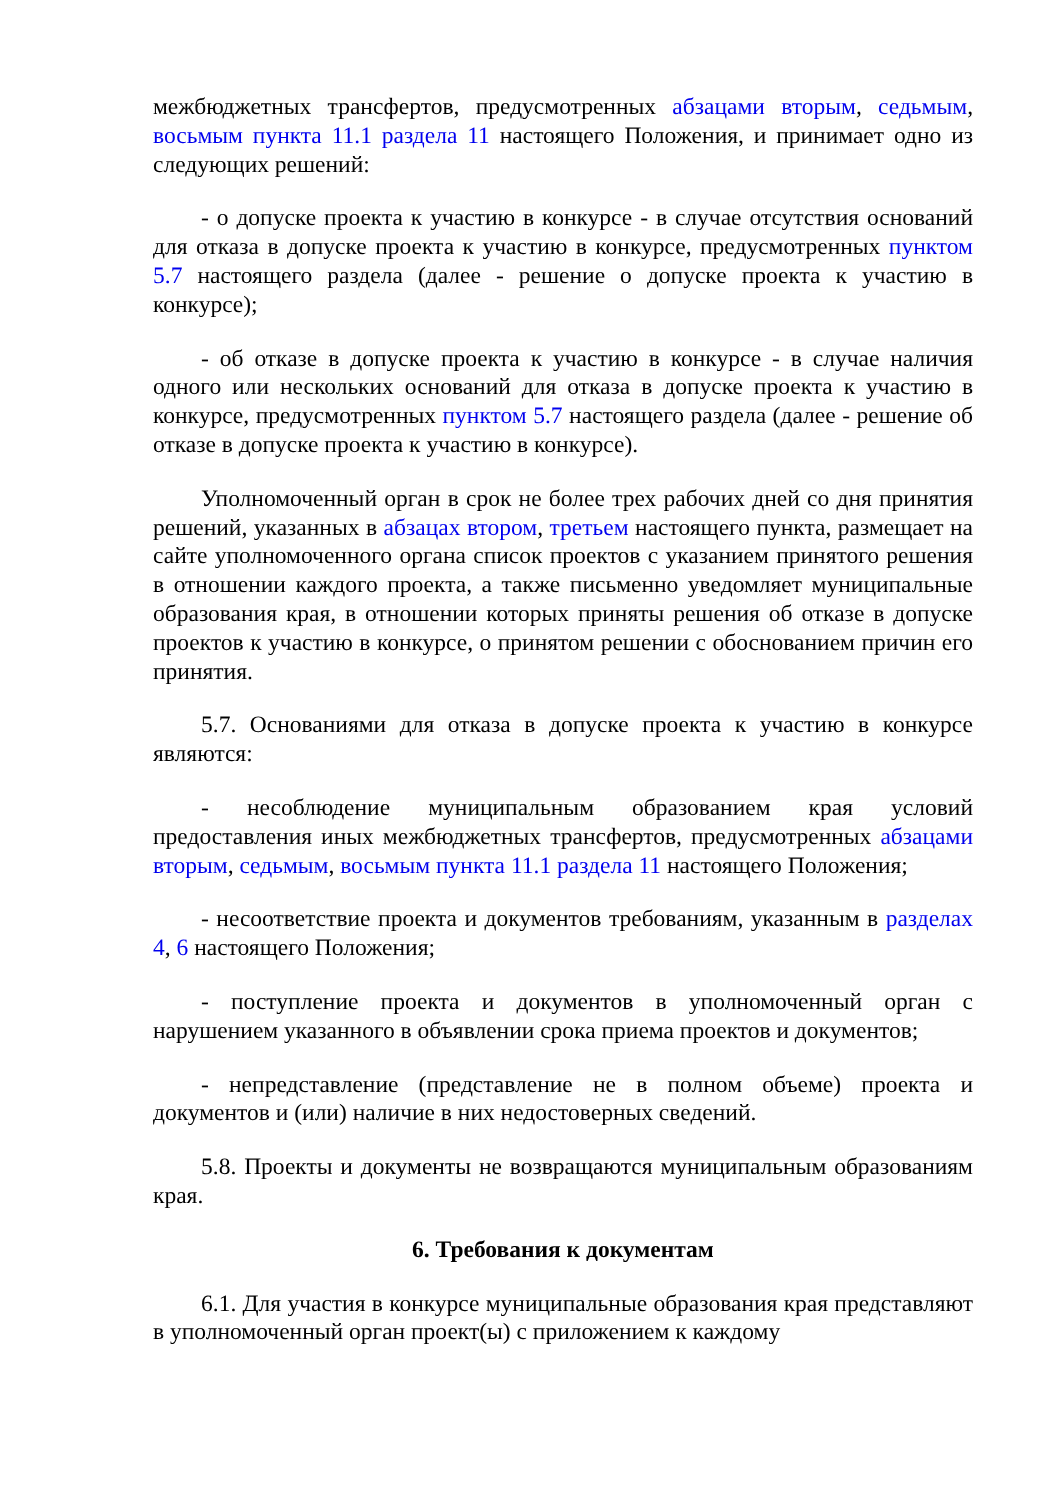межбюджетных трансфертов, предусмотренных абзацами вторым, седьмым, восьмым пункта 11.1 раздела 11 настоящего Положения, и принимает одно из следующих решений:
- о допуске проекта к участию в конкурсе - в случае отсутствия оснований для отказа в допуске проекта к участию в конкурсе, предусмотренных пунктом 5.7 настоящего раздела (далее - решение о допуске проекта к участию в конкурсе);
- об отказе в допуске проекта к участию в конкурсе - в случае наличия одного или нескольких оснований для отказа в допуске проекта к участию в конкурсе, предусмотренных пунктом 5.7 настоящего раздела (далее - решение об отказе в допуске проекта к участию в конкурсе).
Уполномоченный орган в срок не более трех рабочих дней со дня принятия решений, указанных в абзацах втором, третьем настоящего пункта, размещает на сайте уполномоченного органа список проектов с указанием принятого решения в отношении каждого проекта, а также письменно уведомляет муниципальные образования края, в отношении которых приняты решения об отказе в допуске проектов к участию в конкурсе, о принятом решении с обоснованием причин его принятия.
5.7. Основаниями для отказа в допуске проекта к участию в конкурсе являются:
- несоблюдение муниципальным образованием края условий предоставления иных межбюджетных трансфертов, предусмотренных абзацами вторым, седьмым, восьмым пункта 11.1 раздела 11 настоящего Положения;
- несоответствие проекта и документов требованиям, указанным в разделах 4, 6 настоящего Положения;
- поступление проекта и документов в уполномоченный орган с нарушением указанного в объявлении срока приема проектов и документов;
- непредставление (представление не в полном объеме) проекта и документов и (или) наличие в них недостоверных сведений.
5.8. Проекты и документы не возвращаются муниципальным образованиям края.
6. Требования к документам
6.1. Для участия в конкурсе муниципальные образования края представляют в уполномоченный орган проект(ы) с приложением к каждому